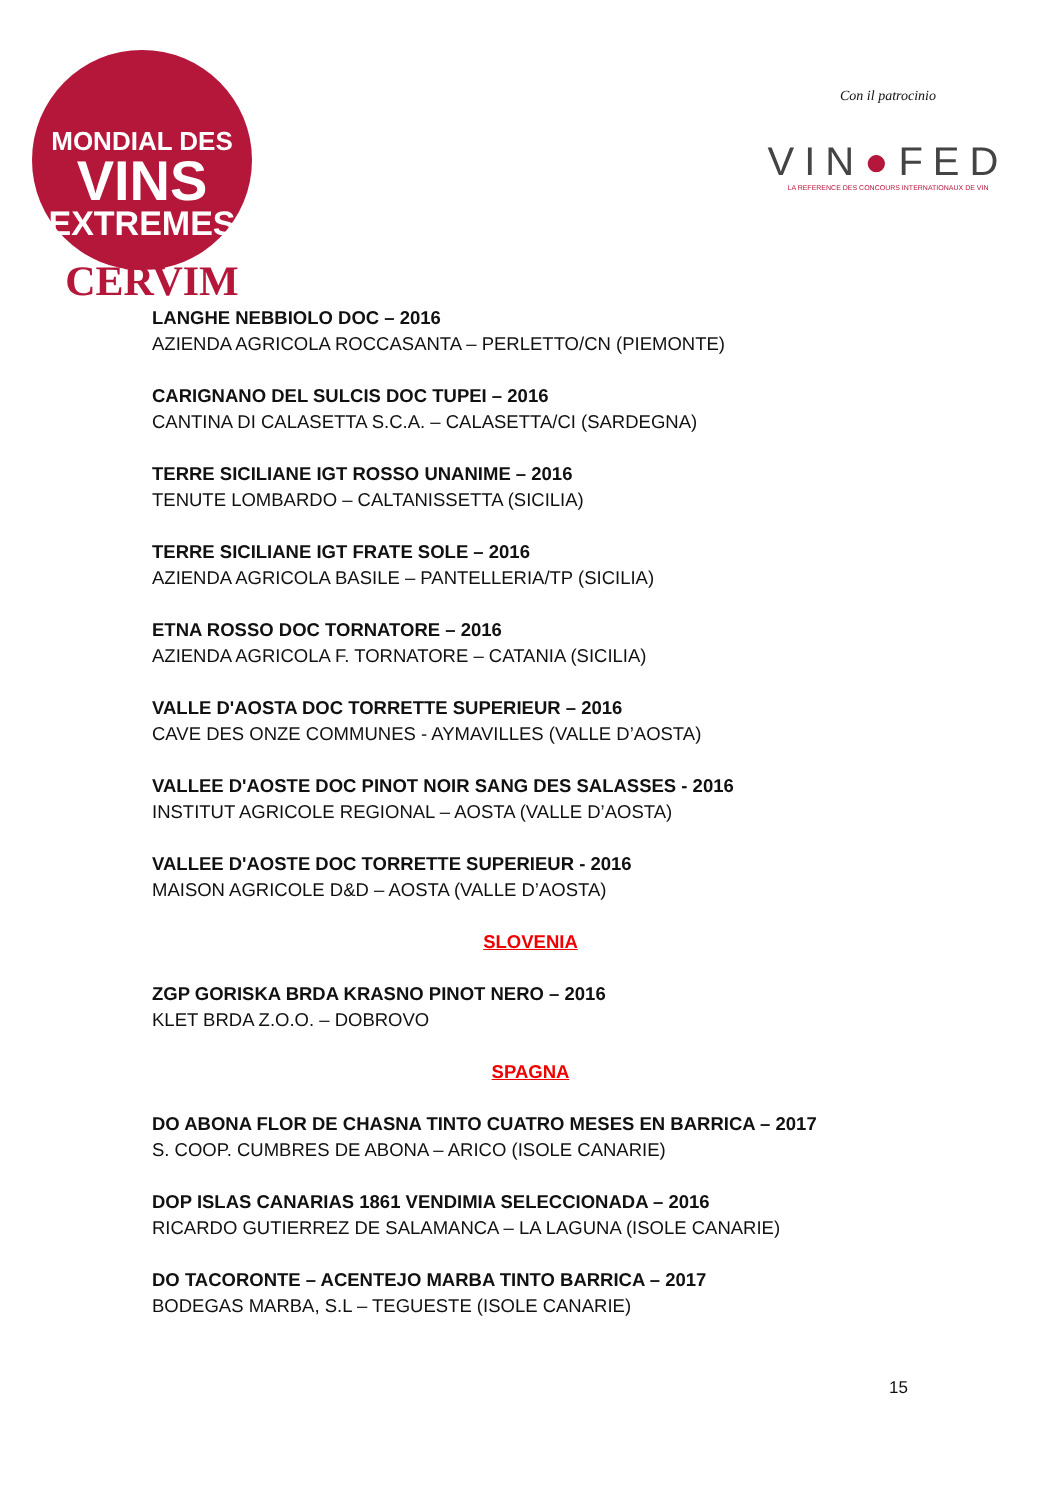MONDIAL DES
VINS
EXTREMES
CERVIM
Con il patrocinio
VIN●FED
LA REFERENCE DES CONCOURS INTERNATIONAUX DE VIN
LANGHE NEBBIOLO DOC – 2016
AZIENDA AGRICOLA ROCCASANTA – PERLETTO/CN (PIEMONTE)
CARIGNANO DEL SULCIS DOC TUPEI – 2016
CANTINA DI CALASETTA S.C.A. – CALASETTA/CI (SARDEGNA)
TERRE SICILIANE IGT ROSSO UNANIME – 2016
TENUTE LOMBARDO – CALTANISSETTA (SICILIA)
TERRE SICILIANE IGT FRATE SOLE – 2016
AZIENDA AGRICOLA BASILE – PANTELLERIA/TP (SICILIA)
ETNA ROSSO DOC TORNATORE – 2016
AZIENDA AGRICOLA F. TORNATORE – CATANIA (SICILIA)
VALLE D'AOSTA DOC TORRETTE SUPERIEUR – 2016
CAVE DES ONZE COMMUNES - AYMAVILLES (VALLE D’AOSTA)
VALLEE D'AOSTE DOC PINOT NOIR SANG DES SALASSES - 2016
INSTITUT AGRICOLE REGIONAL – AOSTA (VALLE D’AOSTA)
VALLEE D'AOSTE DOC TORRETTE SUPERIEUR - 2016
MAISON AGRICOLE D&D – AOSTA (VALLE D’AOSTA)
SLOVENIA
ZGP GORISKA BRDA KRASNO PINOT NERO – 2016
KLET BRDA Z.O.O. – DOBROVO
SPAGNA
DO ABONA FLOR DE CHASNA TINTO CUATRO MESES EN BARRICA – 2017
S. COOP. CUMBRES DE ABONA – ARICO (ISOLE CANARIE)
DOP ISLAS CANARIAS 1861 VENDIMIA SELECCIONADA – 2016
RICARDO GUTIERREZ DE SALAMANCA – LA LAGUNA (ISOLE CANARIE)
DO TACORONTE – ACENTEJO MARBA TINTO BARRICA – 2017
BODEGAS MARBA, S.L – TEGUESTE (ISOLE CANARIE)
15